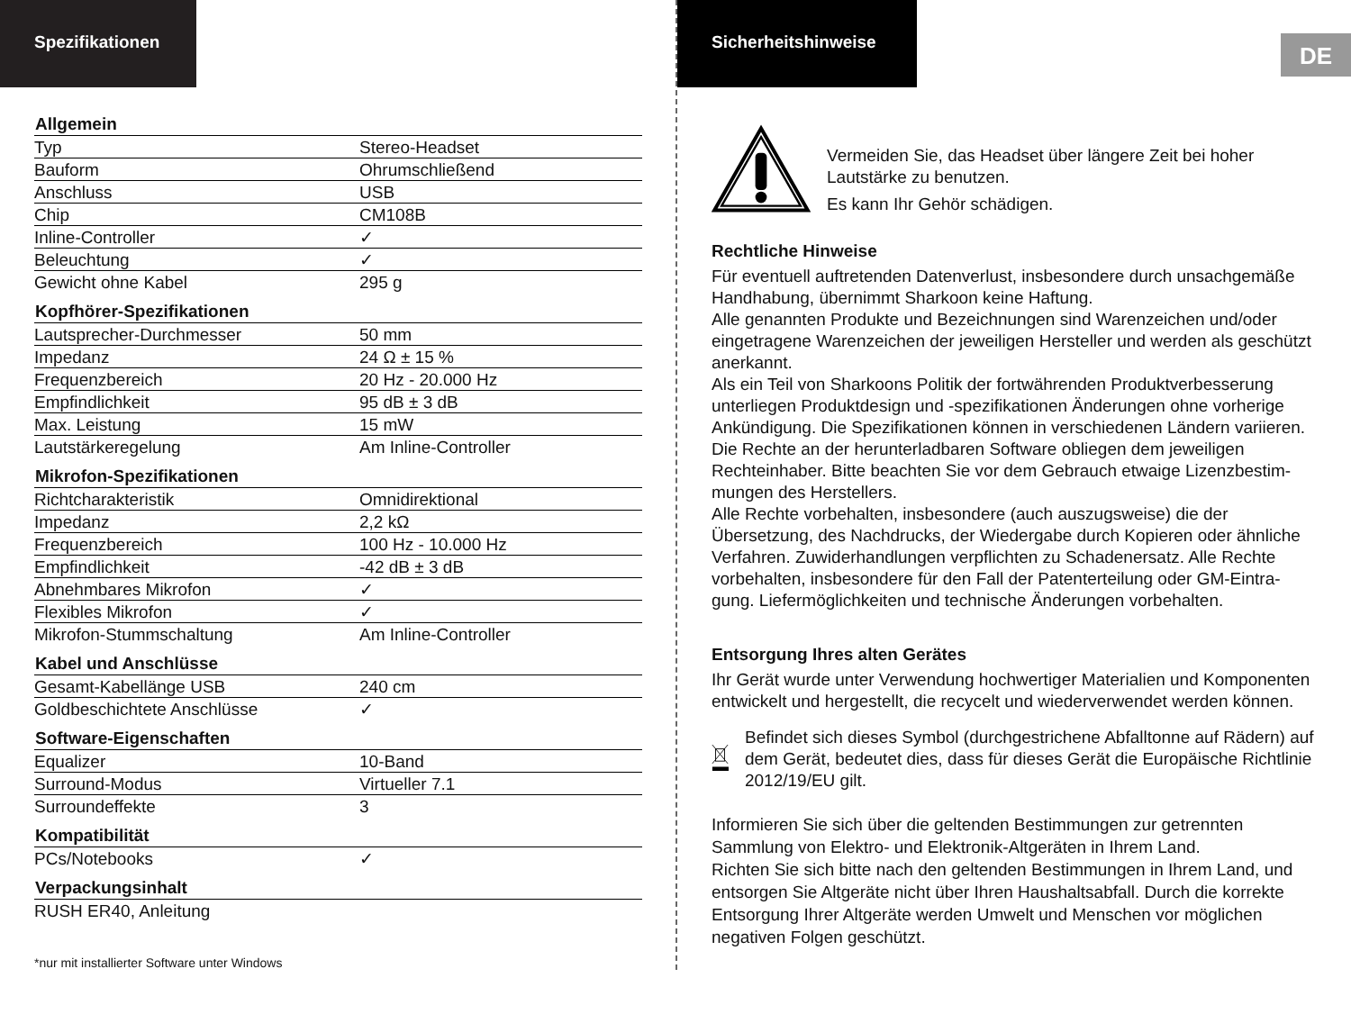DE
Spezifikationen
| Allgemein | |
| --- | --- |
| Typ | Stereo-Headset |
| Bauform | Ohrumschließend |
| Anschluss | USB |
| Chip | CM108B |
| Inline-Controller | ✓ |
| Beleuchtung | ✓ |
| Gewicht ohne Kabel | 295 g |
| Kopfhörer-Spezifikationen | |
| Lautsprecher-Durchmesser | 50 mm |
| Impedanz | 24 Ω ± 15 % |
| Frequenzbereich | 20 Hz - 20.000 Hz |
| Empfindlichkeit | 95 dB ± 3 dB |
| Max. Leistung | 15 mW |
| Lautstärkeregelung | Am Inline-Controller |
| Mikrofon-Spezifikationen | |
| Richtcharakteristik | Omnidirektional |
| Impedanz | 2,2 kΩ |
| Frequenzbereich | 100 Hz - 10.000 Hz |
| Empfindlichkeit | -42 dB ± 3 dB |
| Abnehmbares Mikrofon | ✓ |
| Flexibles Mikrofon | ✓ |
| Mikrofon-Stummschaltung | Am Inline-Controller |
| Kabel und Anschlüsse | |
| Gesamt-Kabellänge USB | 240 cm |
| Goldbeschichtete Anschlüsse | ✓ |
| Software-Eigenschaften | |
| Equalizer | 10-Band |
| Surround-Modus | Virtueller 7.1 |
| Surroundeffekte | 3 |
| Kompatibilität | |
| PCs/Notebooks | ✓ |
| Verpackungsinhalt | |
| RUSH ER40, Anleitung | |
*nur mit installierter Software unter Windows
Sicherheitshinweise
Vermeiden Sie, das Headset über längere Zeit bei hoher Lautstärke zu benutzen.
Es kann Ihr Gehör schädigen.
Rechtliche Hinweise
Für eventuell auftretenden Datenverlust, insbesondere durch unsachgemäße Handhabung, übernimmt Sharkoon keine Haftung.
Alle genannten Produkte und Bezeichnungen sind Warenzeichen und/oder eingetragene Warenzeichen der jeweiligen Hersteller und werden als geschützt anerkannt.
Als ein Teil von Sharkoons Politik der fortwährenden Produktverbesserung unterliegen Produktdesign und -spezifikationen Änderungen ohne vorherige Ankündigung. Die Spezifikationen können in verschiedenen Ländern variieren.
Die Rechte an der herunterladbaren Software obliegen dem jeweiligen Rechteinhaber. Bitte beachten Sie vor dem Gebrauch etwaige Lizenzbestim-mungen des Herstellers.
Alle Rechte vorbehalten, insbesondere (auch auszugsweise) die der Übersetzung, des Nachdrucks, der Wiedergabe durch Kopieren oder ähnliche Verfahren. Zuwiderhandlungen verpflichten zu Schadenersatz. Alle Rechte vorbehalten, insbesondere für den Fall der Patenterteilung oder GM-Eintra-gung. Liefermöglichkeiten und technische Änderungen vorbehalten.
Entsorgung Ihres alten Gerätes
Ihr Gerät wurde unter Verwendung hochwertiger Materialien und Komponenten entwickelt und hergestellt, die recycelt und wiederverwendet werden können.
Befindet sich dieses Symbol (durchgestrichene Abfalltonne auf Rädern) auf dem Gerät, bedeutet dies, dass für dieses Gerät die Europäische Richtlinie 2012/19/EU gilt.
Informieren Sie sich über die geltenden Bestimmungen zur getrennten Sammlung von Elektro- und Elektronik-Altgeräten in Ihrem Land.
Richten Sie sich bitte nach den geltenden Bestimmungen in Ihrem Land, und entsorgen Sie Altgeräte nicht über Ihren Haushaltsabfall. Durch die korrekte Entsorgung Ihrer Altgeräte werden Umwelt und Menschen vor möglichen negativen Folgen geschützt.